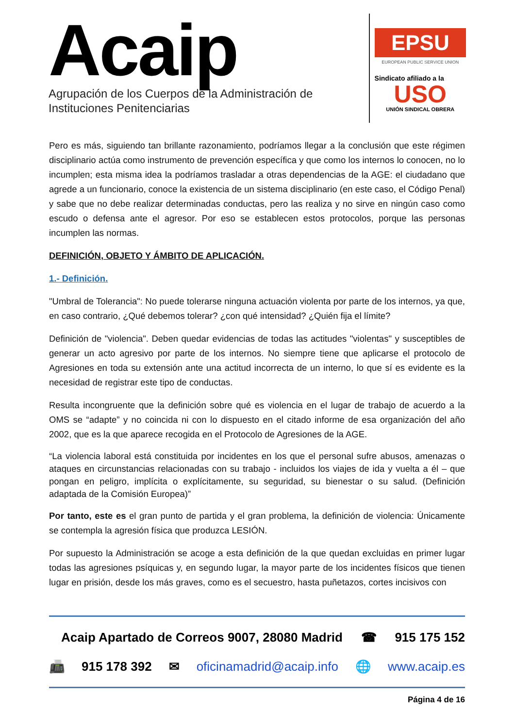Acaip
Agrupación de los Cuerpos de la Administración de
Instituciones Penitenciarias
EPSU
EUROPEAN PUBLIC SERVICE UNION
Sindicato afiliado a la
USO
UNIÓN SINDICAL OBRERA
Pero es más, siguiendo tan brillante razonamiento, podríamos llegar a la conclusión que este régimen disciplinario actúa como instrumento de prevención específica y que como los internos lo conocen, no lo incumplen; esta misma idea la podríamos trasladar a otras dependencias de la AGE: el ciudadano que agrede a un funcionario, conoce la existencia de un sistema disciplinario (en este caso, el Código Penal) y sabe que no debe realizar determinadas conductas, pero las realiza y no sirve en ningún caso como escudo o defensa ante el agresor. Por eso se establecen estos protocolos, porque las personas incumplen las normas.
DEFINICIÓN, OBJETO Y ÁMBITO DE APLICACIÓN.
1.- Definición.
"Umbral de Tolerancia": No puede tolerarse ninguna actuación violenta por parte de los internos, ya que, en caso contrario, ¿Qué debemos tolerar? ¿con qué intensidad? ¿Quién fija el límite?
Definición de "violencia". Deben quedar evidencias de todas las actitudes "violentas" y susceptibles de generar un acto agresivo por parte de los internos. No siempre tiene que aplicarse el protocolo de Agresiones en toda su extensión ante una actitud incorrecta de un interno, lo que sí es evidente es la necesidad de registrar este tipo de conductas.
Resulta incongruente que la definición sobre qué es violencia en el lugar de trabajo de acuerdo a la OMS se “adapte” y no coincida ni con lo dispuesto en el citado informe de esa organización del año 2002, que es la que aparece recogida en el Protocolo de Agresiones de la AGE.
“La violencia laboral está constituida por incidentes en los que el personal sufre abusos, amenazas o ataques en circunstancias relacionadas con su trabajo - incluidos los viajes de ida y vuelta a él – que pongan en peligro, implícita o explícitamente, su seguridad, su bienestar o su salud. (Definición adaptada de la Comisión Europea)”
Por tanto, este es el gran punto de partida y el gran problema, la definición de violencia: Únicamente se contempla la agresión física que produzca LESIÓN.
Por supuesto la Administración se acoge a esta definición de la que quedan excluidas en primer lugar todas las agresiones psíquicas y, en segundo lugar, la mayor parte de los incidentes físicos que tienen lugar en prisión, desde los más graves, como es el secuestro, hasta puñetazos, cortes incisivos con
Acaip Apartado de Correos 9007, 28080 Madrid ☎ 915 175 152
📠 915 178 392 ✉ oficinamadrid@acaip.info 🌐 www.acaip.es
Página 4 de 16